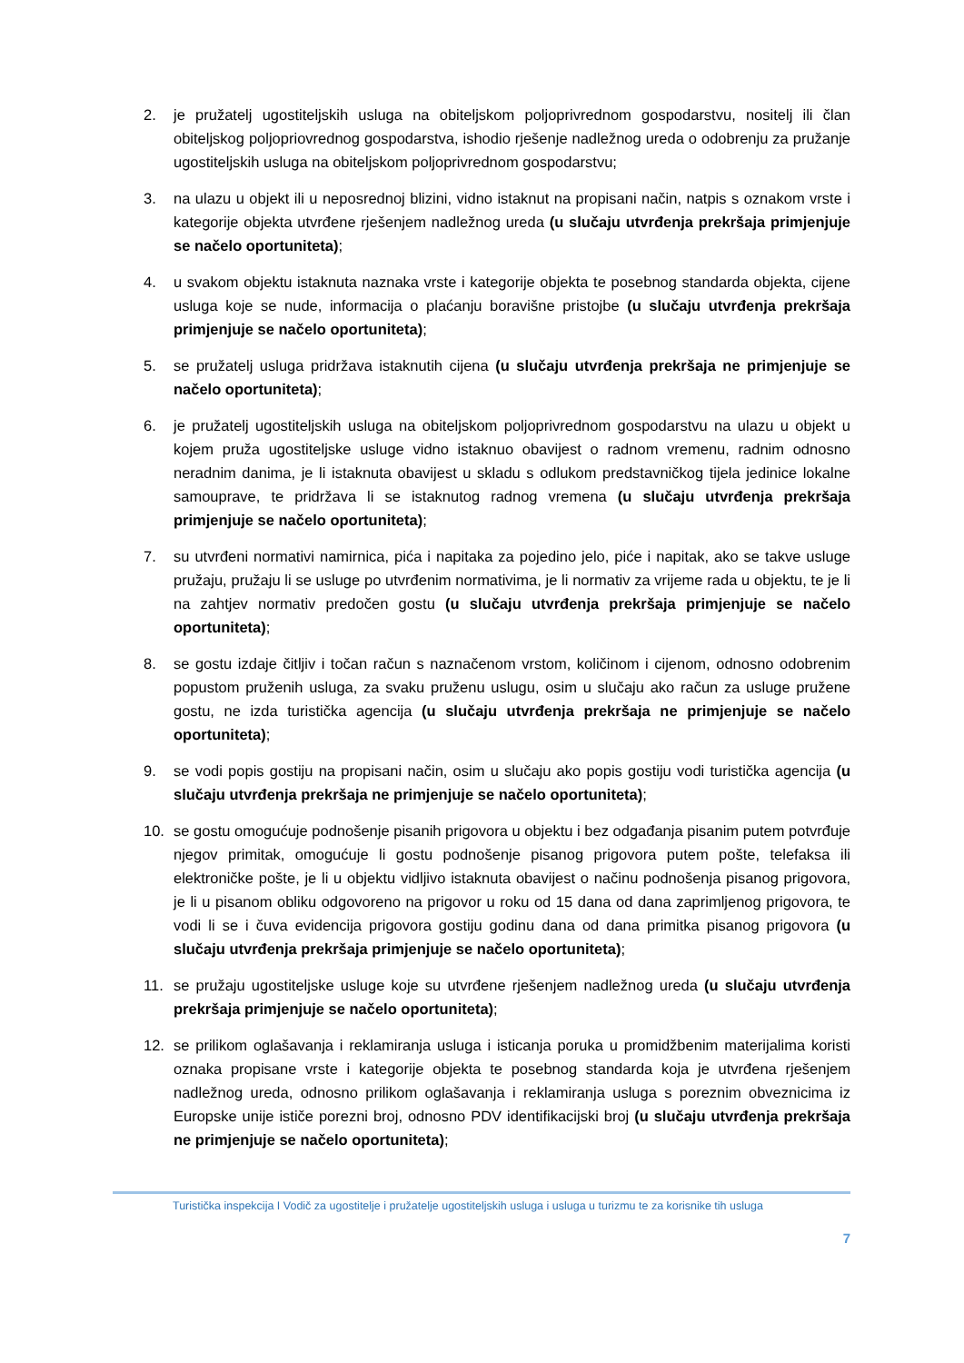2. je pružatelj ugostiteljskih usluga na obiteljskom poljoprivrednom gospodarstvu, nositelj ili član obiteljskog poljopriovrednog gospodarstva, ishodio rješenje nadležnog ureda o odobrenju za pružanje ugostiteljskih usluga na obiteljskom poljoprivrednom gospodarstvu;
3. na ulazu u objekt ili u neposrednoj blizini, vidno istaknut na propisani način, natpis s oznakom vrste i kategorije objekta utvrđene rješenjem nadležnog ureda (u slučaju utvrđenja prekršaja primjenjuje se načelo oportuniteta);
4. u svakom objektu istaknuta naznaka vrste i kategorije objekta te posebnog standarda objekta, cijene usluga koje se nude, informacija o plaćanju boravišne pristojbe (u slučaju utvrđenja prekršaja primjenjuje se načelo oportuniteta);
5. se pružatelj usluga pridržava istaknutih cijena (u slučaju utvrđenja prekršaja ne primjenjuje se načelo oportuniteta);
6. je pružatelj ugostiteljskih usluga na obiteljskom poljoprivrednom gospodarstvu na ulazu u objekt u kojem pruža ugostiteljske usluge vidno istaknuo obavijest o radnom vremenu, radnim odnosno neradnim danima, je li istaknuta obavijest u skladu s odlukom predstavničkog tijela jedinice lokalne samouprave, te pridržava li se istaknutog radnog vremena (u slučaju utvrđenja prekršaja primjenjuje se načelo oportuniteta);
7. su utvrđeni normativi namirnica, pića i napitaka za pojedino jelo, piće i napitak, ako se takve usluge pružaju, pružaju li se usluge po utvrđenim normativima, je li normativ za vrijeme rada u objektu, te je li na zahtjev normativ predočen gostu (u slučaju utvrđenja prekršaja primjenjuje se načelo oportuniteta);
8. se gostu izdaje čitljiv i točan račun s naznačenom vrstom, količinom i cijenom, odnosno odobrenim popustom pruženih usluga, za svaku pruženu uslugu, osim u slučaju ako račun za usluge pružene gostu, ne izda turistička agencija (u slučaju utvrđenja prekršaja ne primjenjuje se načelo oportuniteta);
9. se vodi popis gostiju na propisani način, osim u slučaju ako popis gostiju vodi turistička agencija (u slučaju utvrđenja prekršaja ne primjenjuje se načelo oportuniteta);
10. se gostu omogućuje podnošenje pisanih prigovora u objektu i bez odgađanja pisanim putem potvrđuje njegov primitak, omogućuje li gostu podnošenje pisanog prigovora putem pošte, telefaksa ili elektroničke pošte, je li u objektu vidljivo istaknuta obavijest o načinu podnošenja pisanog prigovora, je li u pisanom obliku odgovoreno na prigovor u roku od 15 dana od dana zaprimljenog prigovora, te vodi li se i čuva evidencija prigovora gostiju godinu dana od dana primitka pisanog prigovora (u slučaju utvrđenja prekršaja primjenjuje se načelo oportuniteta);
11. se pružaju ugostiteljske usluge koje su utvrđene rješenjem nadležnog ureda (u slučaju utvrđenja prekršaja primjenjuje se načelo oportuniteta);
12. se prilikom oglašavanja i reklamiranja usluga i isticanja poruka u promidžbenim materijalima koristi oznaka propisane vrste i kategorije objekta te posebnog standarda koja je utvrđena rješenjem nadležnog ureda, odnosno prilikom oglašavanja i reklamiranja usluga s poreznim obveznicima iz Europske unije ističe porezni broj, odnosno PDV identifikacijski broj (u slučaju utvrđenja prekršaja ne primjenjuje se načelo oportuniteta);
Turistička inspekcija I Vodič za ugostitelje i pružatelje ugostiteljskih usluga i usluga u turizmu te za korisnike tih usluga
7